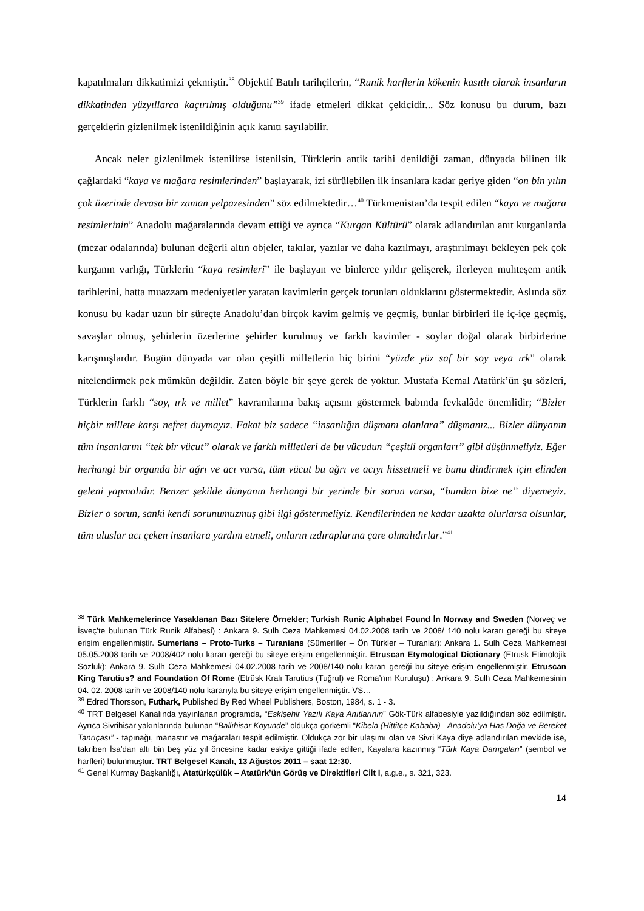kapatılmaları dikkatimizi çekmiştir.<sup>38</sup> Objektif Batılı tarihçilerin, “Runik harflerin kökenin kasıtlı olarak insanların dikkatinden yüzyıllarca kaçırılmış olduğunu”<sup>39</sup> ifade etmeleri dikkat çekicidir... Söz konusu bu durum, bazı gerçeklerin gizlenilmek istenildiğinin açık kanıtı sayılabilir.
Ancak neler gizlenilmek istenilirse istenilsin, Türklerin antik tarihi denildiği zaman, dünyada bilinen ilk çağlardaki “kaya ve mağara resimlerinden” başlayarak, izi sürülebilen ilk insanlara kadar geriye giden “on bin yılın çok üzerinde devasa bir zaman yelpazesinden” söz edilmektedir…<sup>40</sup> Türkmenistan’da tespit edilen “kaya ve mağara resimlerinin” Anadolu mağaralarında devam ettiği ve ayrıca “Kurgan Kültürü” olarak adlandırılan anıt kurganlarda (mezar odalarında) bulunan değerli altın objeler, takılar, yazılar ve daha kazılmayı, araştırılmayı bekleyen pek çok kurganın varlığı, Türklerin “kaya resimleri” ile başlayan ve binlerce yıldır gelişerek, ilerleyen muhteşem antik tarihlerini, hatta muazzam medeniyetler yaratan kavimlerin gerçek torunları olduklarını göstermektedir. Aslında söz konusu bu kadar uzun bir süreçte Anadolu’dan birçok kavim gelmiş ve geçmiş, bunlar birbirleri ile iç-içe geçmiş, savaşlar olmuş, şehirlerin üzerlerine şehirler kurulmuş ve farklı kavimler - soylar doğal olarak birbirlerine karışmışlardır. Bugün dünyada var olan çeşitli milletlerin hiç birini “yüzde yüz saf bir soy veya ırk” olarak nitelendirmek pek mümkün değildir. Zaten böyle bir şeye gerek de yoktur. Mustafa Kemal Atatürk’ün şu sözleri, Türklerin farklı “soy, ırk ve millet” kavramlarına bakış açısını göstermek babında fevkalâde önemlidir; “Bizler hiçbir millete karşı nefret duymayız. Fakat biz sadece “insanlığın düşmanı olanlara” düşmanız... Bizler dünyanın tüm insanlarını “tek bir vücut” olarak ve farklı milletleri de bu vücudun “çeşitli organları” gibi düşünmeliyiz. Eğer herhangi bir organda bir ağrı ve acı varsa, tüm vücut bu ağrı ve acıyı hissetmeli ve bunu dindirmek için elinden geleni yapmalıdır. Benzer şekilde dünyanın herhangi bir yerinde bir sorun varsa, “bundan bize ne” diyemeyiz. Bizler o sorun, sanki kendi sorunumuzmuş gibi ilgi göstermeliyiz. Kendilerinden ne kadar uzakta olurlarsa olsunlar, tüm uluslar acı çeken insanlara yardım etmeli, onların ızdıraplarına çare olmalıdırlar.”<sup>41</sup>
<sup>38</sup> Türk Mahkemelerince Yasaklanan Bazı Sitelere Örnekler; Turkish Runic Alphabet Found İn Norway and Sweden (Norveç ve İsveç’te bulunan Türk Runik Alfabesi) : Ankara 9. Sulh Ceza Mahkemesi 04.02.2008 tarih ve 2008/ 140 nolu kararı gereği bu siteye erişim engellenmiştir. Sumerians – Proto-Turks – Turanians (Sümerliler – Ön Türkler – Turanlar): Ankara 1. Sulh Ceza Mahkemesi 05.05.2008 tarih ve 2008/402 nolu kararı gereği bu siteye erişim engellenmiştir. Etruscan Etymological Dictionary (Etrüsk Etimolojik Sözlük): Ankara 9. Sulh Ceza Mahkemesi 04.02.2008 tarih ve 2008/140 nolu kararı gereği bu siteye erişim engellenmiştir. Etruscan King Tarutius? and Foundation Of Rome (Etrüsk Kralı Tarutius (Tuğrul) ve Roma’nın Kuruluşu) : Ankara 9. Sulh Ceza Mahkemesinin 04. 02. 2008 tarih ve 2008/140 nolu kararıyla bu siteye erişim engellenmiştir. VS…
<sup>39</sup> Edred Thorsson, Futhark, Published By Red Wheel Publishers, Boston, 1984, s. 1 - 3.
<sup>40</sup> TRT Belgesel Kanalında yayınlanan programda, “Eskişehir Yazılı Kaya Anıtlarının” Gök-Türk alfabesiyle yazıldığından söz edilmiştir. Ayrıca Sivrihisar yakınlarında bulunan “Ballıhisar Köyünde” oldukça görkemli “Kibela (Hittitçe Kababa) - Anadolu’ya Has Doğa ve Bereket Tanrıçası” - tapınağı, manastır ve mağaraları tespit edilmiştir. Oldukça zor bir ulaşımı olan ve Sivri Kaya diye adlandırılan mevkide ise, takriben İsa’dan altı bin beş yüz yıl öncesine kadar eskiye gittiği ifade edilen, Kayalara kazınmış “Türk Kaya Damgaları” (sembol ve harfleri) bulunmuştur. TRT Belgesel Kanalı, 13 Ağustos 2011 – saat 12:30.
<sup>41</sup> Genel Kurmay Başkanlığı, Atatürkçülük – Atatürk’ün Görüş ve Direktifleri Cilt I, a.g.e., s. 321, 323.
14